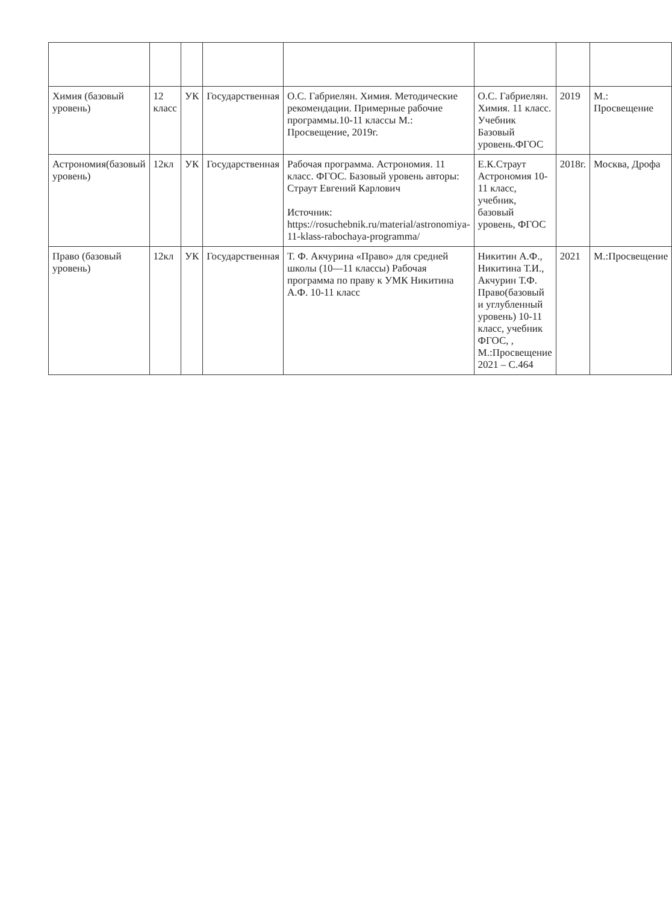| Химия (базовый уровень) | 12 класс | УК | Государственная | О.С. Габриелян. Химия. Методические рекомендации. Примерные рабочие программы.10-11 классы М.: Просвещение, 2019г. | О.С. Габриелян. Химия. 11 класс. Учебник Базовый уровень.ФГОС | 2019 | М.: Просвещение |
| Астрономия(базовый уровень) | 12кл | УК | Государственная | Рабочая программа. Астрономия. 11 класс. ФГОС. Базовый уровень авторы: Страут Евгений Карлович Источник: https://rosuchebnik.ru/material/astronomiya-11-klass-rabochaya-programma/ | Е.К.Страут Астрономия 10-11 класс, учебник, базовый уровень, ФГОС | 2018г. | Москва, Дрофа |
| Право (базовый уровень) | 12кл | УК | Государственная | Т. Ф. Акчурина «Право» для средней школы (10—11 классы) Рабочая программа по праву к УМК Никитина А.Ф. 10-11 класс | Никитин А.Ф., Никитина Т.И., Акчурин Т.Ф. Право(базовый и углубленный уровень) 10-11 класс, учебник ФГОС, , М.:Просвещение 2021 – С.464 | 2021 | М.:Просвещение |